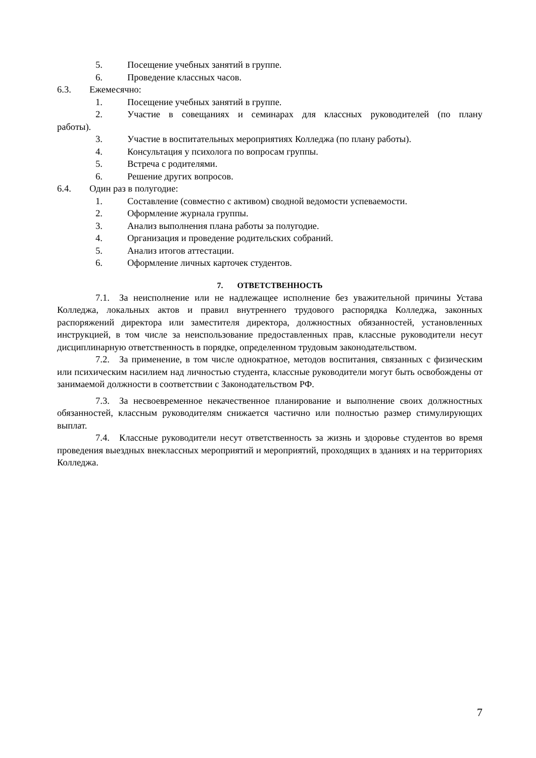5. Посещение учебных занятий в группе.
6. Проведение классных часов.
6.3. Ежемесячно:
1. Посещение учебных занятий в группе.
2. Участие в совещаниях и семинарах для классных руководителей (по плану работы).
3. Участие в воспитательных мероприятиях Колледжа (по плану работы).
4. Консультация у психолога по вопросам группы.
5. Встреча с родителями.
6. Решение других вопросов.
6.4. Один раз в полугодие:
1. Составление (совместно с активом) сводной ведомости успеваемости.
2. Оформление журнала группы.
3. Анализ выполнения плана работы за полугодие.
4. Организация и проведение родительских собраний.
5. Анализ итогов аттестации.
6. Оформление личных карточек студентов.
7. ОТВЕТСТВЕННОСТЬ
7.1. За неисполнение или не надлежащее исполнение без уважительной причины Устава Колледжа, локальных актов и правил внутреннего трудового распорядка Колледжа, законных распоряжений директора или заместителя директора, должностных обязанностей, установленных инструкцией, в том числе за неиспользование предоставленных прав, классные руководители несут дисциплинарную ответственность в порядке, определенном трудовым законодательством.
7.2. За применение, в том числе однократное, методов воспитания, связанных с физическим или психическим насилием над личностью студента, классные руководители могут быть освобождены от занимаемой должности в соответствии с Законодательством РФ.
7.3. За несвоевременное некачественное планирование и выполнение своих должностных обязанностей, классным руководителям снижается частично или полностью размер стимулирующих выплат.
7.4. Классные руководители несут ответственность за жизнь и здоровье студентов во время проведения выездных внеклассных мероприятий и мероприятий, проходящих в зданиях и на территориях Колледжа.
7